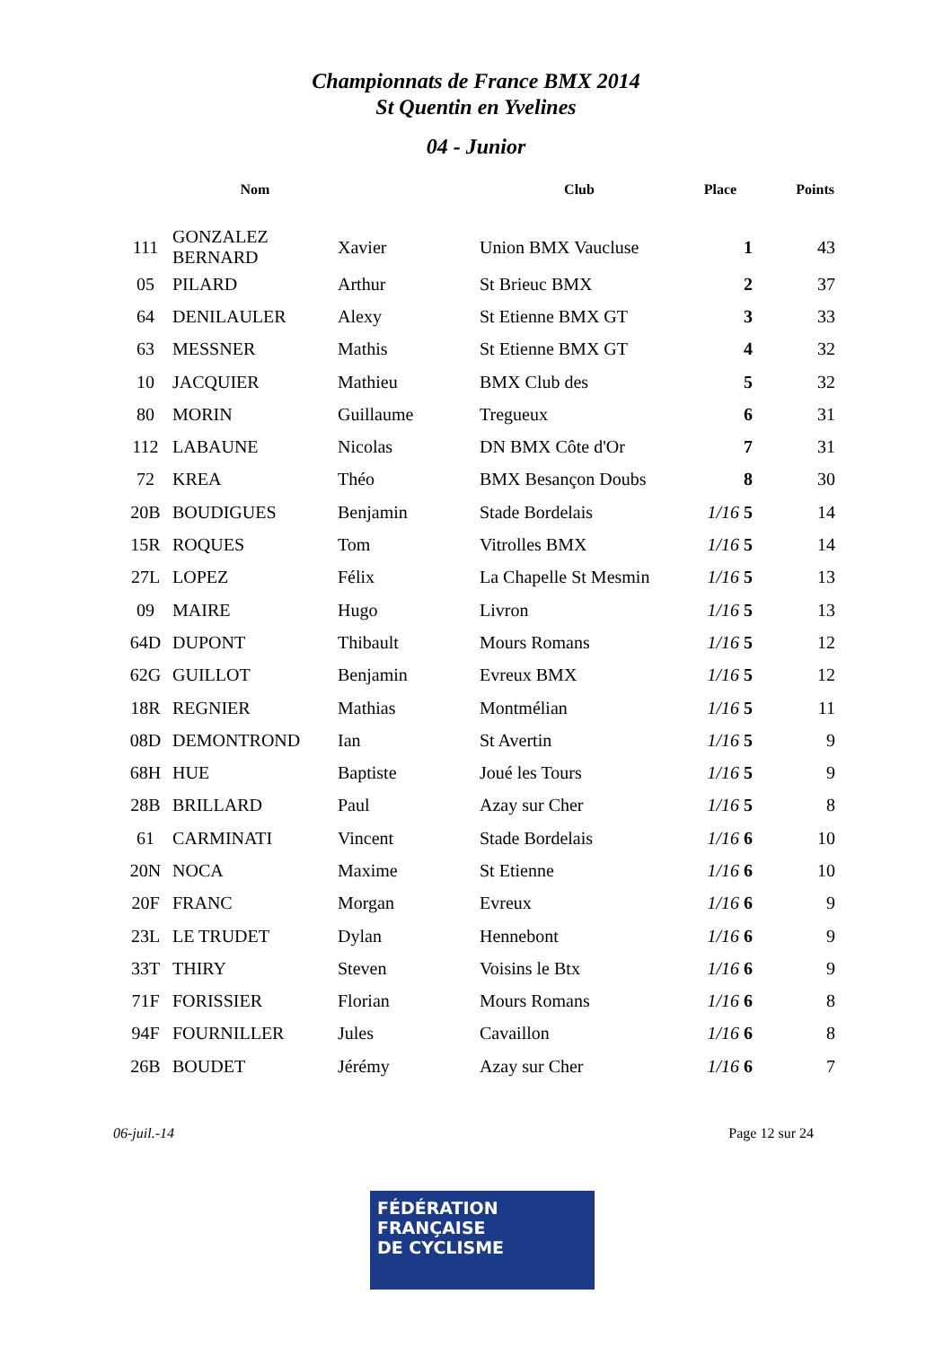Championnats de France BMX 2014
St Quentin en Yvelines
04 - Junior
| | Nom | | Club | Place | Points |
| --- | --- | --- | --- | --- | --- |
| 111 | GONZALEZ BERNARD | Xavier | Union BMX Vaucluse | 1 | 43 |
| 05 | PILARD | Arthur | St Brieuc BMX | 2 | 37 |
| 64 | DENILAULER | Alexy | St Etienne BMX GT | 3 | 33 |
| 63 | MESSNER | Mathis | St Etienne BMX GT | 4 | 32 |
| 10 | JACQUIER | Mathieu | BMX Club des | 5 | 32 |
| 80 | MORIN | Guillaume | Tregueux | 6 | 31 |
| 112 | LABAUNE | Nicolas | DN BMX Côte d'Or | 7 | 31 |
| 72 | KREA | Théo | BMX Besançon Doubs | 8 | 30 |
| 20B | BOUDIGUES | Benjamin | Stade Bordelais | 1/16 5 | 14 |
| 15R | ROQUES | Tom | Vitrolles BMX | 1/16 5 | 14 |
| 27L | LOPEZ | Félix | La Chapelle St Mesmin | 1/16 5 | 13 |
| 09 | MAIRE | Hugo | Livron | 1/16 5 | 13 |
| 64D | DUPONT | Thibault | Mours Romans | 1/16 5 | 12 |
| 62G | GUILLOT | Benjamin | Evreux BMX | 1/16 5 | 12 |
| 18R | REGNIER | Mathias | Montmélian | 1/16 5 | 11 |
| 08D | DEMONTROND | Ian | St Avertin | 1/16 5 | 9 |
| 68H | HUE | Baptiste | Joué les Tours | 1/16 5 | 9 |
| 28B | BRILLARD | Paul | Azay sur Cher | 1/16 5 | 8 |
| 61 | CARMINATI | Vincent | Stade Bordelais | 1/16 6 | 10 |
| 20N | NOCA | Maxime | St Etienne | 1/16 6 | 10 |
| 20F | FRANC | Morgan | Evreux | 1/16 6 | 9 |
| 23L | LE TRUDET | Dylan | Hennebont | 1/16 6 | 9 |
| 33T | THIRY | Steven | Voisins le Btx | 1/16 6 | 9 |
| 71F | FORISSIER | Florian | Mours Romans | 1/16 6 | 8 |
| 94F | FOURNILLER | Jules | Cavaillon | 1/16 6 | 8 |
| 26B | BOUDET | Jérémy | Azay sur Cher | 1/16 6 | 7 |
06-juil.-14 Page 12 sur 24
FÉDÉRATION
FRANÇAISE
DE CYCLISME